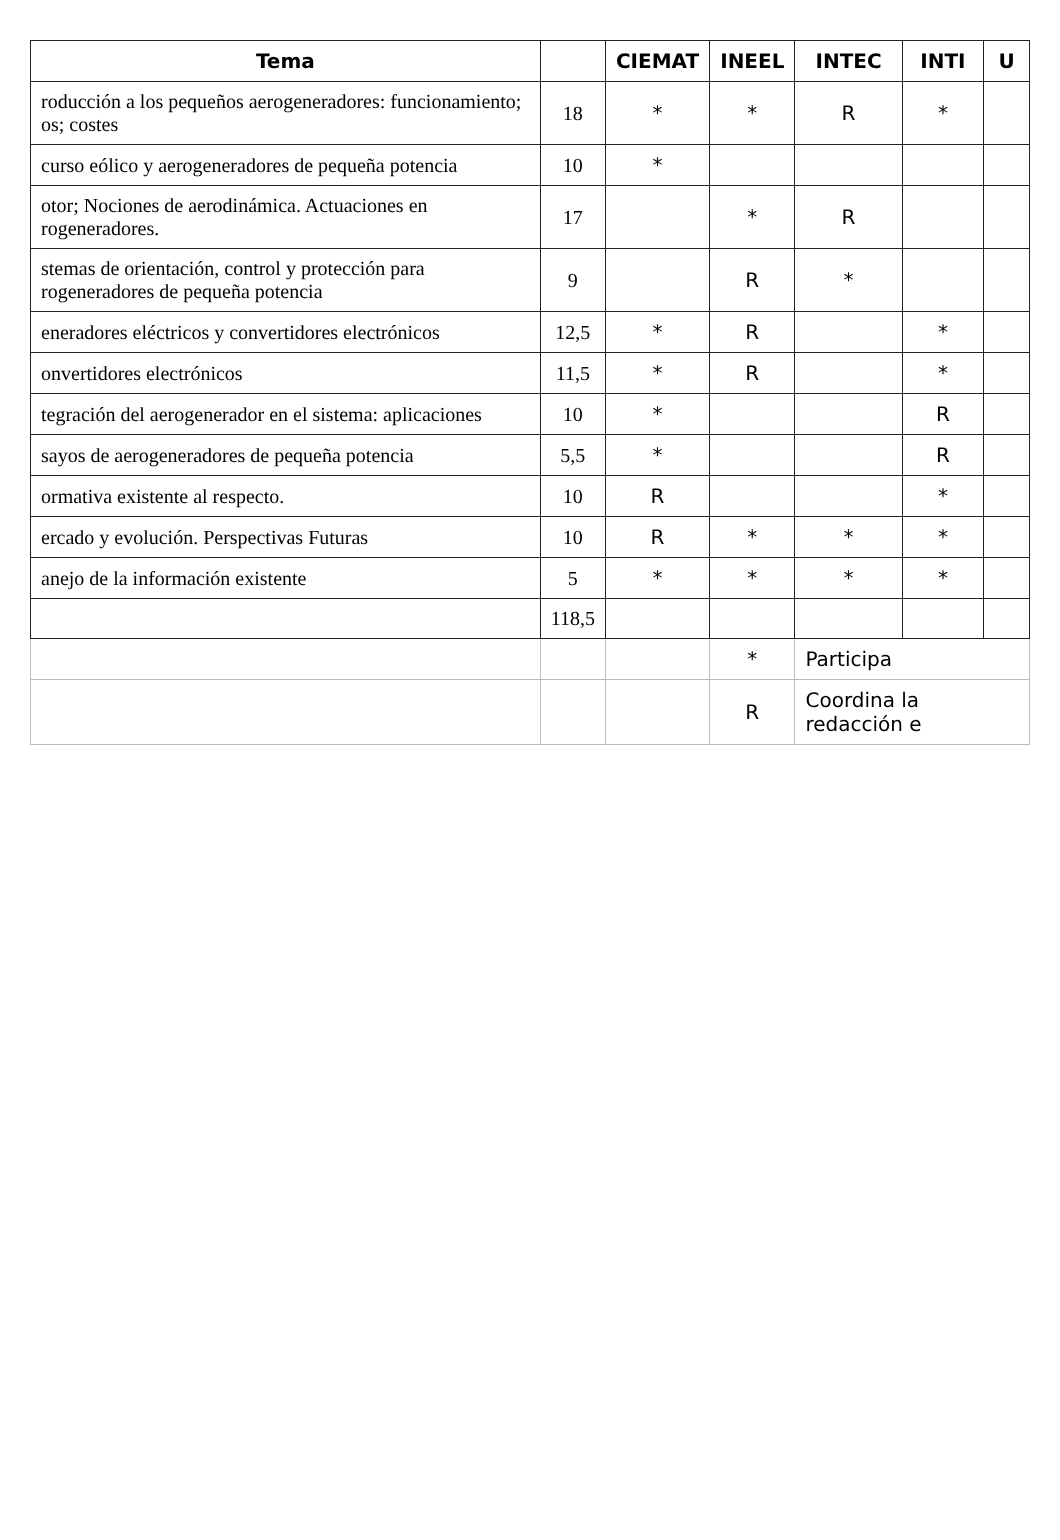| Tema | | CIEMAT | INEEL | INTEC | INTI | U |
| --- | --- | --- | --- | --- | --- | --- |
| roducción a los pequeños aerogeneradores: funcionamiento; os; costes | 18 | * | * | R | * | |
| curso eólico y aerogeneradores de pequeña potencia | 10 | * | | | | |
| otor; Nociones de aerodinámica. Actuaciones en rogeneradores. | 17 | | * | R | | |
| stemas de orientación, control y protección para rogeneradores de pequeña potencia | 9 | | R | * | | |
| eneradores eléctricos y convertidores electrónicos | 12,5 | * | R | | * | |
| onvertidores electrónicos | 11,5 | * | R | | * | |
| tegración del aerogenerador en el sistema: aplicaciones | 10 | * | | | R | |
| sayos de aerogeneradores de pequeña potencia | 5,5 | * | | | R | |
| ormativa existente al respecto. | 10 | R | | | * | |
| ercado y evolución. Perspectivas Futuras | 10 | R | * | * | * | |
| anejo de la información existente | 5 | * | * | * | * | |
| | 118,5 | | | | | |
| | | | * | Participa | | |
| | | | R | Coordina la redacción e | | |